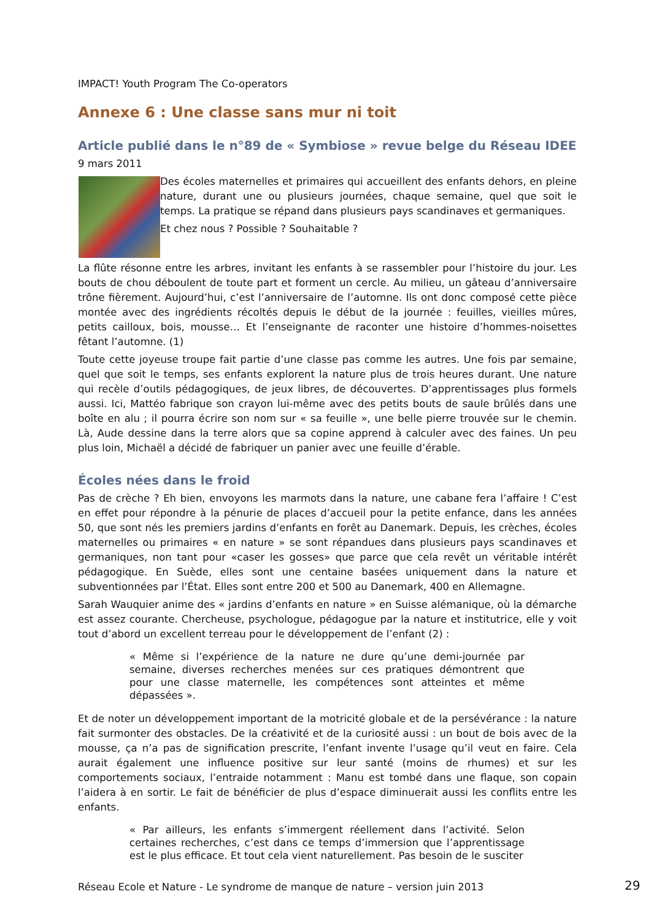IMPACT! Youth Program The Co-operators
Annexe 6 : Une classe sans mur ni toit
Article publié dans le n°89 de « Symbiose » revue belge du Réseau IDEE
9 mars 2011
Des écoles maternelles et primaires qui accueillent des enfants dehors, en pleine nature, durant une ou plusieurs journées, chaque semaine, quel que soit le temps. La pratique se répand dans plusieurs pays scandinaves et germaniques.
Et chez nous ? Possible ? Souhaitable ?
La flûte résonne entre les arbres, invitant les enfants à se rassembler pour l’histoire du jour. Les bouts de chou déboulent de toute part et forment un cercle. Au milieu, un gâteau d’anniversaire trône fièrement. Aujourd’hui, c’est l’anniversaire de l’automne. Ils ont donc composé cette pièce montée avec des ingrédients récoltés depuis le début de la journée : feuilles, vieilles mûres, petits cailloux, bois, mousse… Et l’enseignante de raconter une histoire d’hommes-noisettes fêtant l’automne. (1)
Toute cette joyeuse troupe fait partie d’une classe pas comme les autres. Une fois par semaine, quel que soit le temps, ses enfants explorent la nature plus de trois heures durant. Une nature qui recèle d’outils pédagogiques, de jeux libres, de découvertes. D’apprentissages plus formels aussi. Ici, Mattéo fabrique son crayon lui-même avec des petits bouts de saule brûlés dans une boîte en alu ; il pourra écrire son nom sur « sa feuille », une belle pierre trouvée sur le chemin. Là, Aude dessine dans la terre alors que sa copine apprend à calculer avec des faines. Un peu plus loin, Michaël a décidé de fabriquer un panier avec une feuille d’érable.
Écoles nées dans le froid
Pas de crèche ? Eh bien, envoyons les marmots dans la nature, une cabane fera l’affaire ! C’est en effet pour répondre à la pénurie de places d’accueil pour la petite enfance, dans les années 50, que sont nés les premiers jardins d’enfants en forêt au Danemark. Depuis, les crèches, écoles maternelles ou primaires « en nature » se sont répandues dans plusieurs pays scandinaves et germaniques, non tant pour «caser les gosses» que parce que cela revêt un véritable intérêt pédagogique. En Suède, elles sont une centaine basées uniquement dans la nature et subventionnées par l’État. Elles sont entre 200 et 500 au Danemark, 400 en Allemagne.
Sarah Wauquier anime des « jardins d’enfants en nature » en Suisse alémanique, où la démarche est assez courante. Chercheuse, psychologue, pédagogue par la nature et institutrice, elle y voit tout d’abord un excellent terreau pour le développement de l’enfant (2) :
« Même si l’expérience de la nature ne dure qu’une demi-journée par semaine, diverses recherches menées sur ces pratiques démontrent que pour une classe maternelle, les compétences sont atteintes et même dépassées ».
Et de noter un développement important de la motricité globale et de la persévérance : la nature fait surmonter des obstacles. De la créativité et de la curiosité aussi : un bout de bois avec de la mousse, ça n’a pas de signification prescrite, l’enfant invente l’usage qu’il veut en faire. Cela aurait également une influence positive sur leur santé (moins de rhumes) et sur les comportements sociaux, l’entraide notamment : Manu est tombé dans une flaque, son copain l’aidera à en sortir. Le fait de bénéficier de plus d’espace diminuerait aussi les conflits entre les enfants.
« Par ailleurs, les enfants s’immergent réellement dans l’activité. Selon certaines recherches, c’est dans ce temps d’immersion que l’apprentissage est le plus efficace. Et tout cela vient naturellement. Pas besoin de le susciter
Réseau Ecole et Nature - Le syndrome de manque de nature – version juin 2013
29